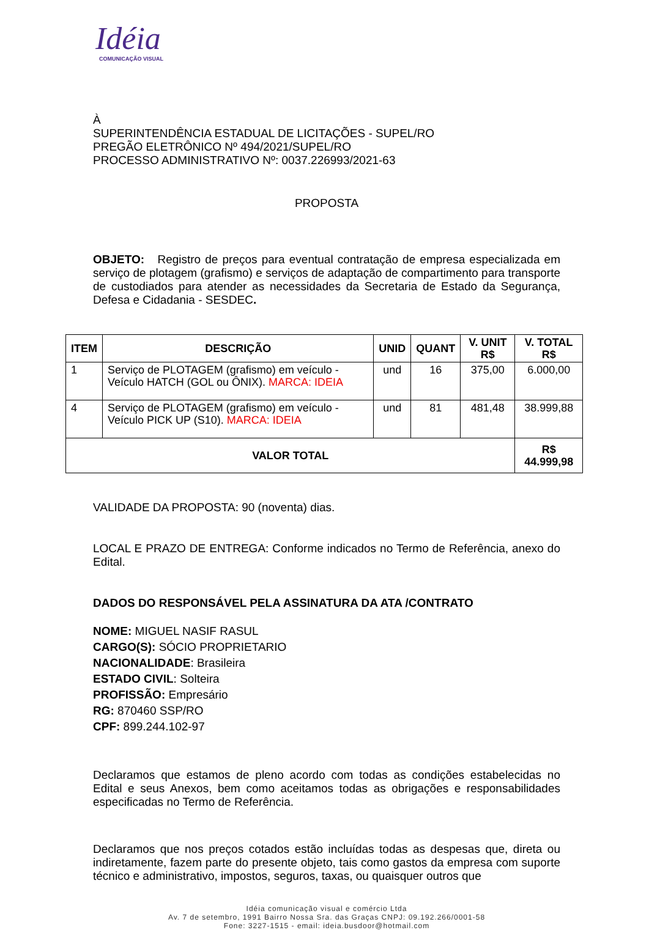Idéia
COMUNICAÇÃO VISUAL
À
SUPERINTENDÊNCIA ESTADUAL DE LICITAÇÕES - SUPEL/RO
PREGÃO ELETRÔNICO Nº 494/2021/SUPEL/RO
PROCESSO ADMINISTRATIVO Nº: 0037.226993/2021-63
PROPOSTA
OBJETO: Registro de preços para eventual contratação de empresa especializada em serviço de plotagem (grafismo) e serviços de adaptação de compartimento para transporte de custodiados para atender as necessidades da Secretaria de Estado da Segurança, Defesa e Cidadania - SESDEC.
| ITEM | DESCRIÇÃO | UNID | QUANT | V. UNIT R$ | V. TOTAL R$ |
| --- | --- | --- | --- | --- | --- |
| 1 | Serviço de PLOTAGEM (grafismo) em veículo - Veículo HATCH (GOL ou ÔNIX). MARCA: IDEIA | und | 16 | 375,00 | 6.000,00 |
| 4 | Serviço de PLOTAGEM (grafismo) em veículo - Veículo PICK UP (S10). MARCA: IDEIA | und | 81 | 481,48 | 38.999,88 |
| VALOR TOTAL | | | | | R$ 44.999,98 |
VALIDADE DA PROPOSTA: 90 (noventa) dias.
LOCAL E PRAZO DE ENTREGA: Conforme indicados no Termo de Referência, anexo do Edital.
DADOS DO RESPONSÁVEL PELA ASSINATURA DA ATA /CONTRATO
NOME: MIGUEL NASIF RASUL
CARGO(S): SÓCIO PROPRIETARIO
NACIONALIDADE: Brasileira
ESTADO CIVIL: Solteira
PROFISSÃO: Empresário
RG: 870460 SSP/RO
CPF: 899.244.102-97
Declaramos que estamos de pleno acordo com todas as condições estabelecidas no Edital e seus Anexos, bem como aceitamos todas as obrigações e responsabilidades especificadas no Termo de Referência.
Declaramos que nos preços cotados estão incluídas todas as despesas que, direta ou indiretamente, fazem parte do presente objeto, tais como gastos da empresa com suporte técnico e administrativo, impostos, seguros, taxas, ou quaisquer outros que
Idéia comunicação visual e comércio Ltda
Av. 7 de setembro, 1991 Bairro Nossa Sra. das Graças CNPJ: 09.192.266/0001-58
Fone: 3227-1515 - email: ideia.busdoor@hotmail.com